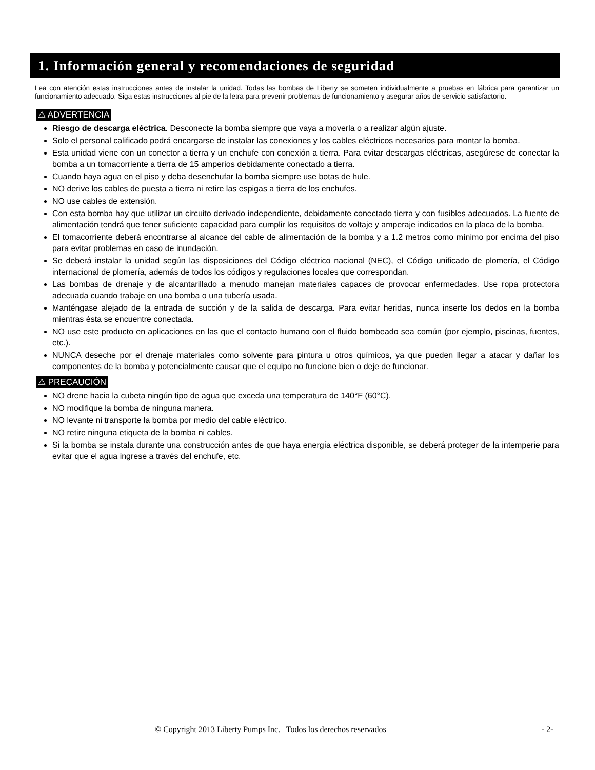1. Información general y recomendaciones de seguridad
Lea con atención estas instrucciones antes de instalar la unidad. Todas las bombas de Liberty se someten individualmente a pruebas en fábrica para garantizar un funcionamiento adecuado. Siga estas instrucciones al pie de la letra para prevenir problemas de funcionamiento y asegurar años de servicio satisfactorio.
⚠ ADVERTENCIA
Riesgo de descarga eléctrica. Desconecte la bomba siempre que vaya a moverla o a realizar algún ajuste.
Solo el personal calificado podrá encargarse de instalar las conexiones y los cables eléctricos necesarios para montar la bomba.
Esta unidad viene con un conector a tierra y un enchufe con conexión a tierra. Para evitar descargas eléctricas, asegúrese de conectar la bomba a un tomacorriente a tierra de 15 amperios debidamente conectado a tierra.
Cuando haya agua en el piso y deba desenchufar la bomba siempre use botas de hule.
NO derive los cables de puesta a tierra ni retire las espigas a tierra de los enchufes.
NO use cables de extensión.
Con esta bomba hay que utilizar un circuito derivado independiente, debidamente conectado tierra y con fusibles adecuados. La fuente de alimentación tendrá que tener suficiente capacidad para cumplir los requisitos de voltaje y amperaje indicados en la placa de la bomba.
El tomacorriente deberá encontrarse al alcance del cable de alimentación de la bomba y a 1.2 metros como mínimo por encima del piso para evitar problemas en caso de inundación.
Se deberá instalar la unidad según las disposiciones del Código eléctrico nacional (NEC), el Código unificado de plomería, el Código internacional de plomería, además de todos los códigos y regulaciones locales que correspondan.
Las bombas de drenaje y de alcantarillado a menudo manejan materiales capaces de provocar enfermedades. Use ropa protectora adecuada cuando trabaje en una bomba o una tubería usada.
Manténgase alejado de la entrada de succión y de la salida de descarga. Para evitar heridas, nunca inserte los dedos en la bomba mientras ésta se encuentre conectada.
NO use este producto en aplicaciones en las que el contacto humano con el fluido bombeado sea común (por ejemplo, piscinas, fuentes, etc.).
NUNCA deseche por el drenaje materiales como solvente para pintura u otros químicos, ya que pueden llegar a atacar y dañar los componentes de la bomba y potencialmente causar que el equipo no funcione bien o deje de funcionar.
⚠ PRECAUCIÓN
NO drene hacia la cubeta ningún tipo de agua que exceda una temperatura de 140°F (60°C).
NO modifique la bomba de ninguna manera.
NO levante ni transporte la bomba por medio del cable eléctrico.
NO retire ninguna etiqueta de la bomba ni cables.
Si la bomba se instala durante una construcción antes de que haya energía eléctrica disponible, se deberá proteger de la intemperie para evitar que el agua ingrese a través del enchufe, etc.
© Copyright 2013 Liberty Pumps Inc. Todos los derechos reservados - 2-